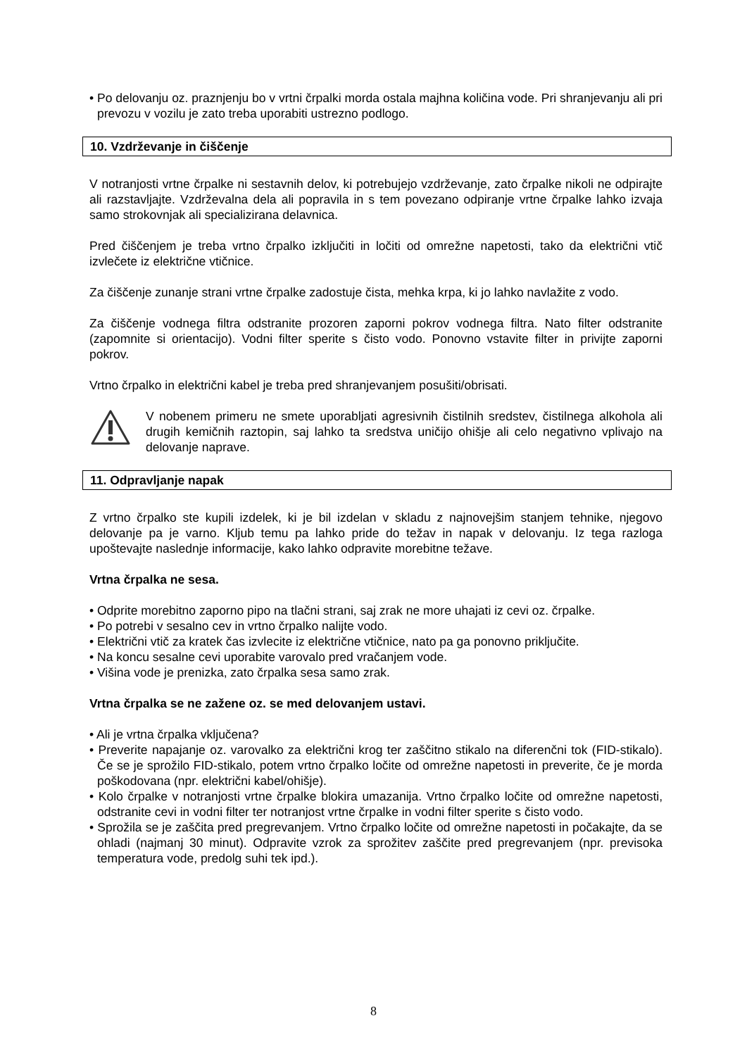• Po delovanju oz. praznjenju bo v vrtni črpalki morda ostala majhna količina vode. Pri shranjevanju ali pri prevozu v vozilu je zato treba uporabiti ustrezno podlogo.
10. Vzdrževanje in čiščenje
V notranjosti vrtne črpalke ni sestavnih delov, ki potrebujejo vzdrževanje, zato črpalke nikoli ne odpirajte ali razstavljajte. Vzdrževalna dela ali popravila in s tem povezano odpiranje vrtne črpalke lahko izvaja samo strokovnjak ali specializirana delavnica.
Pred čiščenjem je treba vrtno črpalko izključiti in ločiti od omrežne napetosti, tako da električni vtič izvlečete iz električne vtičnice.
Za čiščenje zunanje strani vrtne črpalke zadostuje čista, mehka krpa, ki jo lahko navlažite z vodo.
Za čiščenje vodnega filtra odstranite prozoren zaporni pokrov vodnega filtra. Nato filter odstranite (zapomnite si orientacijo). Vodni filter sperite s čisto vodo. Ponovno vstavite filter in privijte zaporni pokrov.
Vrtno črpalko in električni kabel je treba pred shranjevanjem posušiti/obrisati.
V nobenem primeru ne smete uporabljati agresivnih čistilnih sredstev, čistilnega alkohola ali drugih kemičnih raztopin, saj lahko ta sredstva uničijo ohišje ali celo negativno vplivajo na delovanje naprave.
11. Odpravljanje napak
Z vrtno črpalko ste kupili izdelek, ki je bil izdelan v skladu z najnovejšim stanjem tehnike, njegovo delovanje pa je varno. Kljub temu pa lahko pride do težav in napak v delovanju. Iz tega razloga upoštevajte naslednje informacije, kako lahko odpravite morebitne težave.
Vrtna črpalka ne sesa.
• Odprite morebitno zaporno pipo na tlačni strani, saj zrak ne more uhajati iz cevi oz. črpalke.
• Po potrebi v sesalno cev in vrtno črpalko nalijte vodo.
• Električni vtič za kratek čas izvlecite iz električne vtičnice, nato pa ga ponovno priključite.
• Na koncu sesalne cevi uporabite varovalo pred vračanjem vode.
• Višina vode je prenizka, zato črpalka sesa samo zrak.
Vrtna črpalka se ne zažene oz. se med delovanjem ustavi.
• Ali je vrtna črpalka vključena?
• Preverite napajanje oz. varovalko za električni krog ter zaščitno stikalo na diferenčni tok (FID-stikalo). Če se je sprožilo FID-stikalo, potem vrtno črpalko ločite od omrežne napetosti in preverite, če je morda poškodovana (npr. električni kabel/ohišje).
• Kolo črpalke v notranjosti vrtne črpalke blokira umazanija. Vrtno črpalko ločite od omrežne napetosti, odstranite cevi in vodni filter ter notranjost vrtne črpalke in vodni filter sperite s čisto vodo.
• Sprožila se je zaščita pred pregrevanjem. Vrtno črpalko ločite od omrežne napetosti in počakajte, da se ohladi (najmanj 30 minut). Odpravite vzrok za sprožitev zaščite pred pregrevanjem (npr. previsoka temperatura vode, predolg suhi tek ipd.).
8